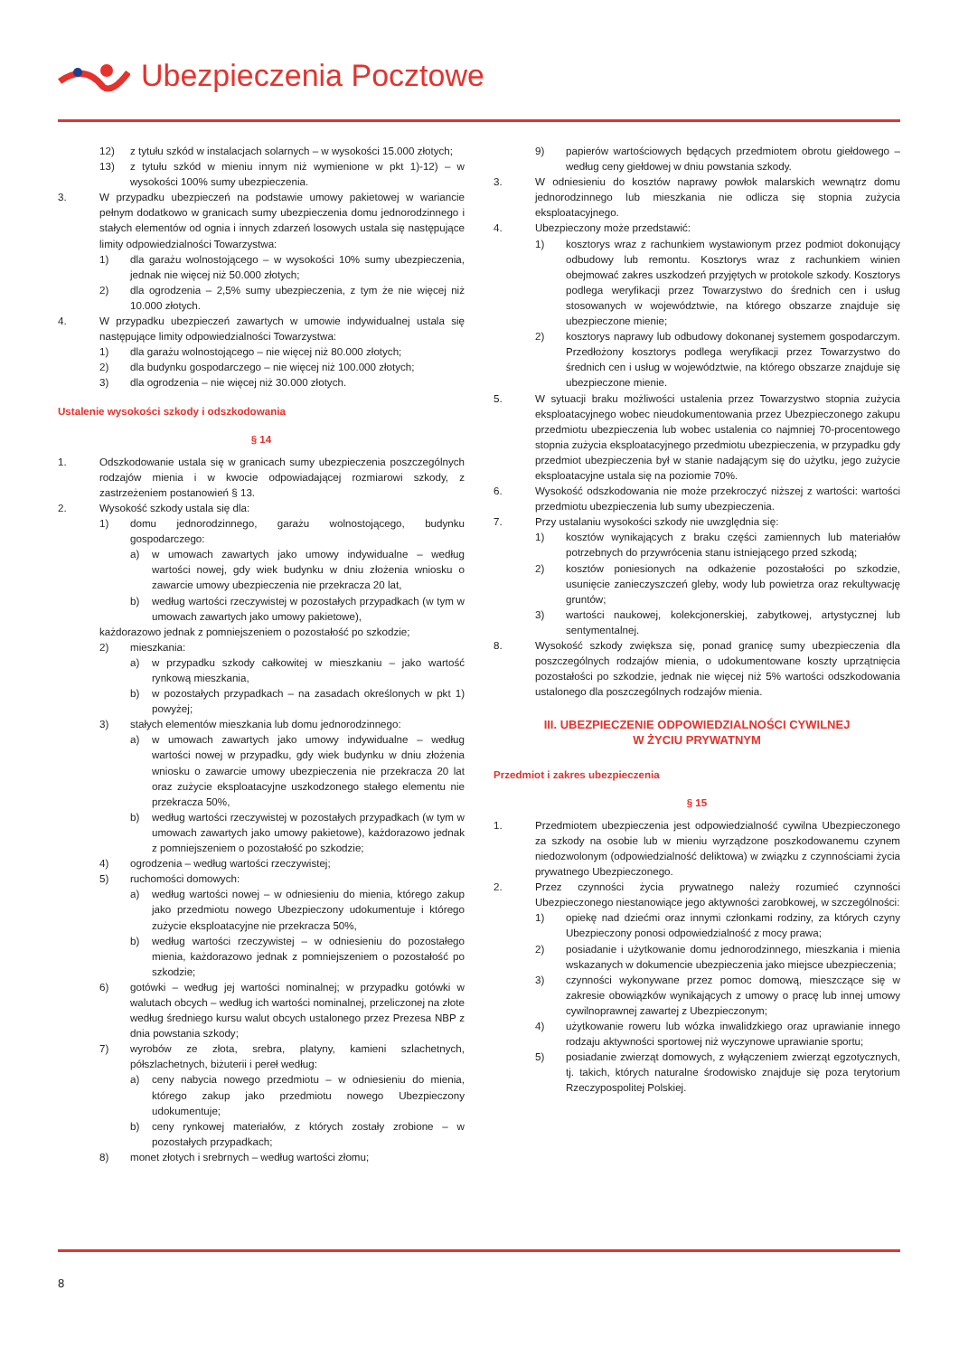Ubezpieczenia Pocztowe
12) z tytułu szkód w instalacjach solarnych – w wysokości 15.000 złotych;
13) z tytułu szkód w mieniu innym niż wymienione w pkt 1)-12) – w wysokości 100% sumy ubezpieczenia.
3. W przypadku ubezpieczeń na podstawie umowy pakietowej w wariancie pełnym dodatkowo w granicach sumy ubezpieczenia domu jednorodzinnego i stałych elementów od ognia i innych zdarzeń losowych ustala się następujące limity odpowiedzialności Towarzystwa:
1) dla garażu wolnostojącego – w wysokości 10% sumy ubezpieczenia, jednak nie więcej niż 50.000 złotych;
2) dla ogrodzenia – 2,5% sumy ubezpieczenia, z tym że nie więcej niż 10.000 złotych.
4. W przypadku ubezpieczeń zawartych w umowie indywidualnej ustala się następujące limity odpowiedzialności Towarzystwa:
1) dla garażu wolnostojącego – nie więcej niż 80.000 złotych;
2) dla budynku gospodarczego – nie więcej niż 100.000 złotych;
3) dla ogrodzenia – nie więcej niż 30.000 złotych.
Ustalenie wysokości szkody i odszkodowania
§ 14
1. Odszkodowanie ustala się w granicach sumy ubezpieczenia poszczególnych rodzajów mienia i w kwocie odpowiadającej rozmiarowi szkody, z zastrzeżeniem postanowień § 13.
2. Wysokość szkody ustala się dla:
1) domu jednorodzinnego, garażu wolnostojącego, budynku gospodarczego:
a) w umowach zawartych jako umowy indywidualne – według wartości nowej, gdy wiek budynku w dniu złożenia wniosku o zawarcie umowy ubezpieczenia nie przekracza 20 lat,
b) według wartości rzeczywistej w pozostałych przypadkach (w tym w umowach zawartych jako umowy pakietowe),
każdorazowo jednak z pomniejszeniem o pozostałość po szkodzie;
2) mieszkania:
a) w przypadku szkody całkowitej w mieszkaniu – jako wartość rynkową mieszkania,
b) w pozostałych przypadkach – na zasadach określonych w pkt 1) powyżej;
3) stałych elementów mieszkania lub domu jednorodzinnego:
a) w umowach zawartych jako umowy indywidualne – według wartości nowej w przypadku, gdy wiek budynku w dniu złożenia wniosku o zawarcie umowy ubezpieczenia nie przekracza 20 lat oraz zużycie eksploatacyjne uszkodzonego stałego elementu nie przekracza 50%,
b) według wartości rzeczywistej w pozostałych przypadkach (w tym w umowach zawartych jako umowy pakietowe), każdorazowo jednak z pomniejszeniem o pozostałość po szkodzie;
4) ogrodzenia – według wartości rzeczywistej;
5) ruchomości domowych:
a) według wartości nowej – w odniesieniu do mienia, którego zakup jako przedmiotu nowego Ubezpieczony udokumentuje i którego zużycie eksploatacyjne nie przekracza 50%,
b) według wartości rzeczywistej – w odniesieniu do pozostałego mienia, każdorazowo jednak z pomniejszeniem o pozostałość po szkodzie;
6) gotówki – według jej wartości nominalnej; w przypadku gotówki w walutach obcych – według ich wartości nominalnej, przeliczonej na złote według średniego kursu walut obcych ustalonego przez Prezesa NBP z dnia powstania szkody;
7) wyrobów ze złota, srebra, platyny, kamieni szlachetnych, półszlachetnych, biżuterii i pereł według:
a) ceny nabycia nowego przedmiotu – w odniesieniu do mienia, którego zakup jako przedmiotu nowego Ubezpieczony udokumentuje;
b) ceny rynkowej materiałów, z których zostały zrobione – w pozostałych przypadkach;
8) monet złotych i srebrnych – według wartości złomu;
9) papierów wartościowych będących przedmiotem obrotu giełdowego – według ceny giełdowej w dniu powstania szkody.
3. W odniesieniu do kosztów naprawy powłok malarskich wewnątrz domu jednorodzinnego lub mieszkania nie odlicza się stopnia zużycia eksploatacyjnego.
4. Ubezpieczony może przedstawić:
1) kosztorys wraz z rachunkiem wystawionym przez podmiot dokonujący odbudowy lub remontu. Kosztorys wraz z rachunkiem winien obejmować zakres uszkodzeń przyjętych w protokole szkody. Kosztorys podlega weryfikacji przez Towarzystwo do średnich cen i usług stosowanych w województwie, na którego obszarze znajduje się ubezpieczone mienie;
2) kosztorys naprawy lub odbudowy dokonanej systemem gospodarczym. Przedłożony kosztorys podlega weryfikacji przez Towarzystwo do średnich cen i usług w województwie, na którego obszarze znajduje się ubezpieczone mienie.
5. W sytuacji braku możliwości ustalenia przez Towarzystwo stopnia zużycia eksploatacyjnego wobec nieudokumentowania przez Ubezpieczonego zakupu przedmiotu ubezpieczenia lub wobec ustalenia co najmniej 70-procentowego stopnia zużycia eksploatacyjnego przedmiotu ubezpieczenia, w przypadku gdy przedmiot ubezpieczenia był w stanie nadającym się do użytku, jego zużycie eksploatacyjne ustala się na poziomie 70%.
6. Wysokość odszkodowania nie może przekroczyć niższej z wartości: wartości przedmiotu ubezpieczenia lub sumy ubezpieczenia.
7. Przy ustalaniu wysokości szkody nie uwzględnia się:
1) kosztów wynikających z braku części zamiennych lub materiałów potrzebnych do przywrócenia stanu istniejącego przed szkodą;
2) kosztów poniesionych na odkażenie pozostałości po szkodzie, usunięcie zanieczyszczeń gleby, wody lub powietrza oraz rekultywację gruntów;
3) wartości naukowej, kolekcjonerskiej, zabytkowej, artystycznej lub sentymentalnej.
8. Wysokość szkody zwiększa się, ponad granicę sumy ubezpieczenia dla poszczególnych rodzajów mienia, o udokumentowane koszty uprzątnięcia pozostałości po szkodzie, jednak nie więcej niż 5% wartości odszkodowania ustalonego dla poszczególnych rodzajów mienia.
III. UBEZPIECZENIE ODPOWIEDZIALNOŚCI CYWILNEJ
W ŻYCIU PRYWATNYM
Przedmiot i zakres ubezpieczenia
§ 15
1. Przedmiotem ubezpieczenia jest odpowiedzialność cywilna Ubezpieczonego za szkody na osobie lub w mieniu wyrządzone poszkodowanemu czynem niedozwolonym (odpowiedzialność deliktowa) w związku z czynnościami życia prywatnego Ubezpieczonego.
2. Przez czynności życia prywatnego należy rozumieć czynności Ubezpieczonego niestanowiące jego aktywności zarobkowej, w szczególności:
1) opiekę nad dziećmi oraz innymi członkami rodziny, za których czyny Ubezpieczony ponosi odpowiedzialność z mocy prawa;
2) posiadanie i użytkowanie domu jednorodzinnego, mieszkania i mienia wskazanych w dokumencie ubezpieczenia jako miejsce ubezpieczenia;
3) czynności wykonywane przez pomoc domową, mieszczące się w zakresie obowiązków wynikających z umowy o pracę lub innej umowy cywilnoprawnej zawartej z Ubezpieczonym;
4) użytkowanie roweru lub wózka inwalidzkiego oraz uprawianie innego rodzaju aktywności sportowej niż wyczynowe uprawianie sportu;
5) posiadanie zwierząt domowych, z wyłączeniem zwierząt egzotycznych, tj. takich, których naturalne środowisko znajduje się poza terytorium Rzeczypospolitej Polskiej.
8